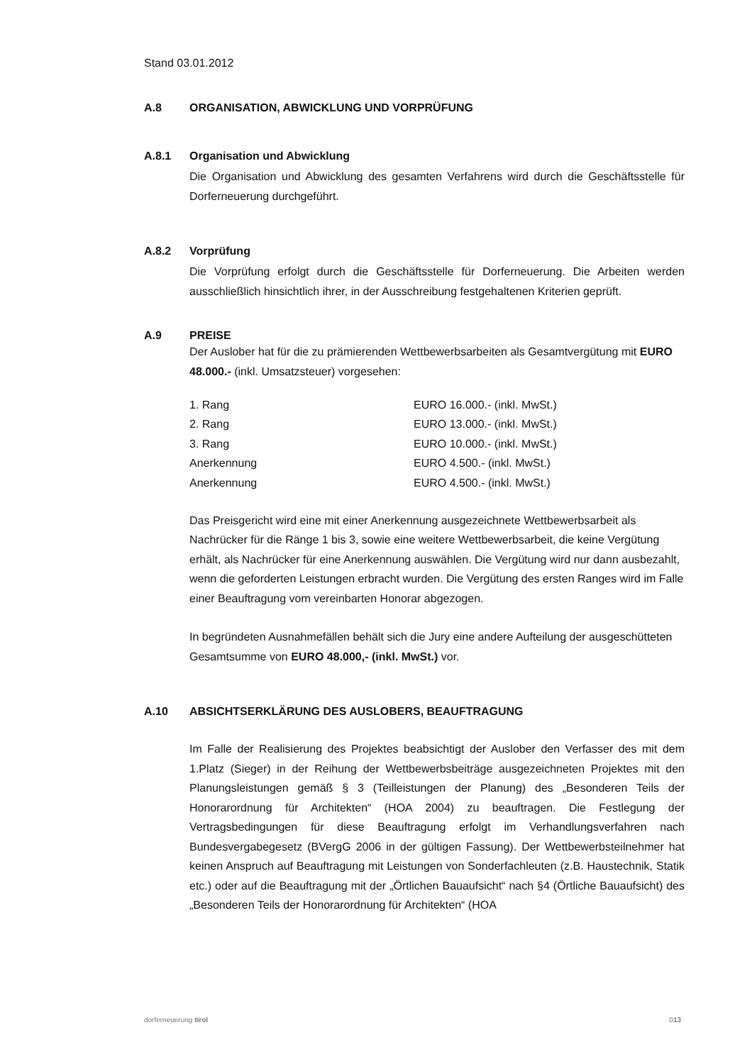Stand 03.01.2012
A.8 ORGANISATION, ABWICKLUNG UND VORPRÜFUNG
A.8.1 Organisation und Abwicklung
Die Organisation und Abwicklung des gesamten Verfahrens wird durch die Geschäfts­stelle für Dorferneuerung durchgeführt.
A.8.2 Vorprüfung
Die Vorprüfung erfolgt durch die Geschäftsstelle für Dorferneuerung. Die Arbeiten werden ausschließlich hinsichtlich ihrer, in der Ausschreibung festgehaltenen Kriterien geprüft.
A.9 PREISE
Der Auslober hat für die zu prämierenden Wettbewerbsarbeiten als Gesamtvergütung mit EURO 48.000.- (inkl. Umsatzsteuer) vorgesehen:
| 1. Rang | EURO 16.000.- (inkl. MwSt.) |
| 2. Rang | EURO 13.000.- (inkl. MwSt.) |
| 3. Rang | EURO 10.000.- (inkl. MwSt.) |
| Anerkennung | EURO 4.500.- (inkl. MwSt.) |
| Anerkennung | EURO 4.500.- (inkl. MwSt.) |
Das Preisgericht wird eine mit einer Anerkennung ausgezeichnete Wettbewerbsarbeit als Nachrücker für die Ränge 1 bis 3, sowie eine weitere Wettbewerbsarbeit, die keine Vergütung erhält, als Nachrücker für eine Anerkennung auswählen. Die Vergütung wird nur dann ausbezahlt, wenn die geforderten Leistungen erbracht wurden. Die Ver­gütung des ersten Ranges wird im Falle einer Beauftragung vom vereinbarten Honorar abgezogen.
In begründeten Ausnahmefällen behält sich die Jury eine andere Aufteilung der ausge­schütteten Gesamtsumme von EURO 48.000,- (inkl. MwSt.) vor.
A.10 ABSICHTSERKLÄRUNG DES AUSLOBERS, BEAUFTRAGUNG
Im Falle der Realisierung des Projektes beabsichtigt der Auslober den Verfasser des mit dem 1.Platz (Sieger) in der Reihung der Wettbewerbsbeiträge ausge­zeichneten Projektes mit den Planungsleistungen gemäß § 3 (Teilleistungen der Planung) des „Besonderen Teils der Honorarordnung für Architekten“ (HOA 2004) zu beauftragen. Die Festlegung der Vertragsbedingungen für diese Beauftragung erfolgt im Verhandlungsverfahren nach Bundesvergabegesetz (BVergG 2006 in der gültigen Fassung). Der Wettbewerbsteilnehmer hat keinen Anspruch auf Be­auftragung mit Leistungen von Sonderfachleuten (z.B. Haustechnik, Statik etc.) oder auf die Beauftragung mit der „Örtlichen Bauaufsicht“ nach §4 (Örtliche Bau­aufsicht) des „Besonderen Teils der Honorarordnung für Architekten“ (HOA
dorferneuerung tirol 013